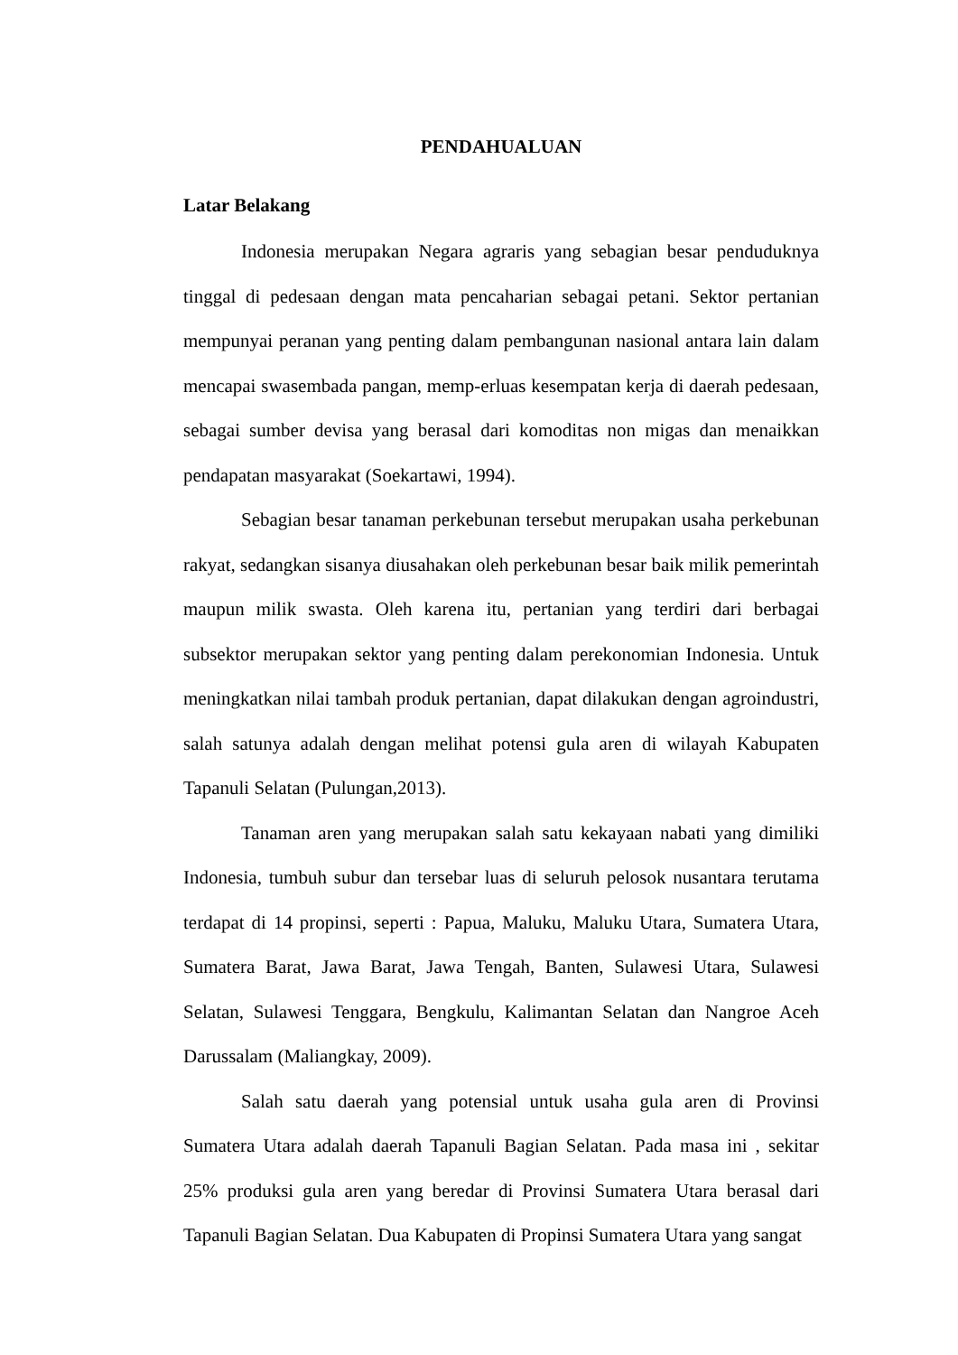PENDAHUALUAN
Latar Belakang
Indonesia merupakan Negara agraris yang sebagian besar penduduknya tinggal di pedesaan dengan mata pencaharian sebagai petani. Sektor pertanian mempunyai peranan yang penting dalam pembangunan nasional antara lain dalam mencapai swasembada pangan, memp-erluas kesempatan kerja di daerah pedesaan, sebagai sumber devisa yang berasal dari komoditas non migas dan menaikkan pendapatan masyarakat (Soekartawi, 1994).
Sebagian besar tanaman perkebunan tersebut merupakan usaha perkebunan rakyat, sedangkan sisanya diusahakan oleh perkebunan besar baik milik pemerintah maupun milik swasta. Oleh karena itu, pertanian yang terdiri dari berbagai subsektor merupakan sektor yang penting dalam perekonomian Indonesia. Untuk meningkatkan nilai tambah produk pertanian, dapat dilakukan dengan agroindustri, salah satunya adalah dengan melihat potensi gula aren di wilayah Kabupaten Tapanuli Selatan (Pulungan,2013).
Tanaman aren yang merupakan salah satu kekayaan nabati yang dimiliki Indonesia, tumbuh subur dan tersebar luas di seluruh pelosok nusantara terutama terdapat di 14 propinsi, seperti : Papua, Maluku, Maluku Utara, Sumatera Utara, Sumatera Barat, Jawa Barat, Jawa Tengah, Banten, Sulawesi Utara, Sulawesi Selatan, Sulawesi Tenggara, Bengkulu, Kalimantan Selatan dan Nangroe Aceh Darussalam (Maliangkay, 2009).
Salah satu daerah yang potensial untuk usaha gula aren di Provinsi Sumatera Utara adalah daerah Tapanuli Bagian Selatan. Pada masa ini , sekitar 25% produksi gula aren yang beredar di Provinsi Sumatera Utara berasal dari Tapanuli Bagian Selatan. Dua Kabupaten di Propinsi Sumatera Utara yang sangat